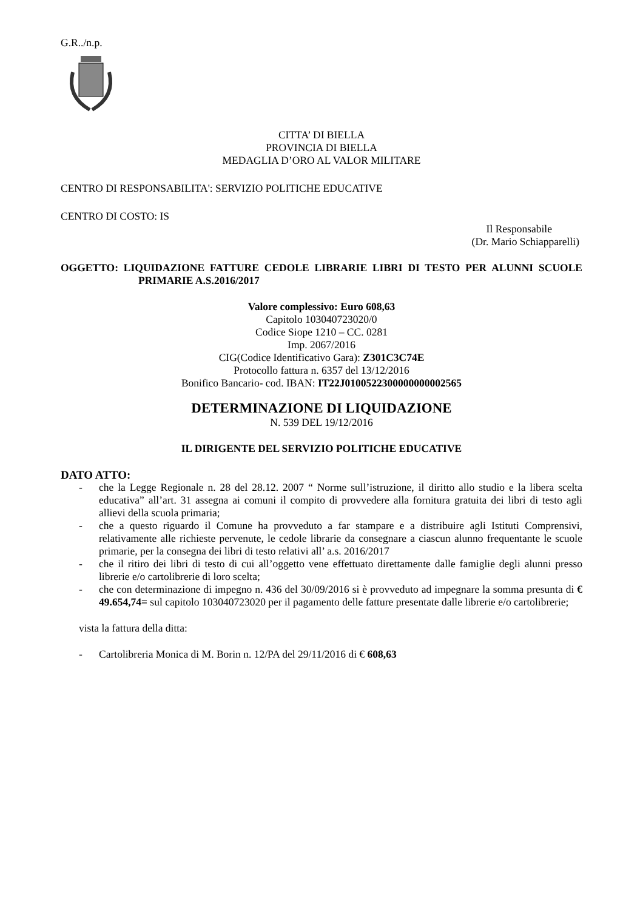G.R../n.p.
CITTA’ DI BIELLA
PROVINCIA DI BIELLA
MEDAGLIA D’ORO AL VALOR MILITARE
CENTRO DI RESPONSABILITA': SERVIZIO POLITICHE EDUCATIVE
CENTRO DI COSTO: IS
Il Responsabile
(Dr. Mario Schiapparelli)
OGGETTO: LIQUIDAZIONE FATTURE CEDOLE LIBRARIE LIBRI DI TESTO PER ALUNNI SCUOLE PRIMARIE A.S.2016/2017
Valore complessivo: Euro 608,63
Capitolo 103040723020/0
Codice Siope 1210 – CC. 0281
Imp. 2067/2016
CIG(Codice Identificativo Gara): Z301C3C74E
Protocollo fattura n. 6357 del 13/12/2016
Bonifico Bancario- cod. IBAN: IT22J0100522300000000002565
DETERMINAZIONE DI LIQUIDAZIONE
N. 539 DEL 19/12/2016
IL DIRIGENTE DEL SERVIZIO POLITICHE EDUCATIVE
DATO ATTO:
- che la Legge Regionale n. 28 del 28.12. 2007 “ Norme sull’istruzione, il diritto allo studio e la libera scelta educativa” all’art. 31 assegna ai comuni il compito di provvedere alla fornitura gratuita dei libri di testo agli allievi della scuola primaria;
- che a questo riguardo il Comune ha provveduto a far stampare e a distribuire agli Istituti Comprensivi, relativamente alle richieste pervenute, le cedole librarie da consegnare a ciascun alunno frequentante le scuole primarie, per la consegna dei libri di testo relativi all’ a.s. 2016/2017
- che il ritiro dei libri di testo di cui all’oggetto vene effettuato direttamente dalle famiglie degli alunni presso librerie e/o cartolibrerie di loro scelta;
- che con determinazione di impegno n. 436 del 30/09/2016 si è provveduto ad impegnare la somma presunta di € 49.654,74= sul capitolo 103040723020 per il pagamento delle fatture presentate dalle librerie e/o cartolibrerie;
vista la fattura della ditta:
- Cartolibreria Monica di M. Borin n. 12/PA del 29/11/2016 di € 608,63